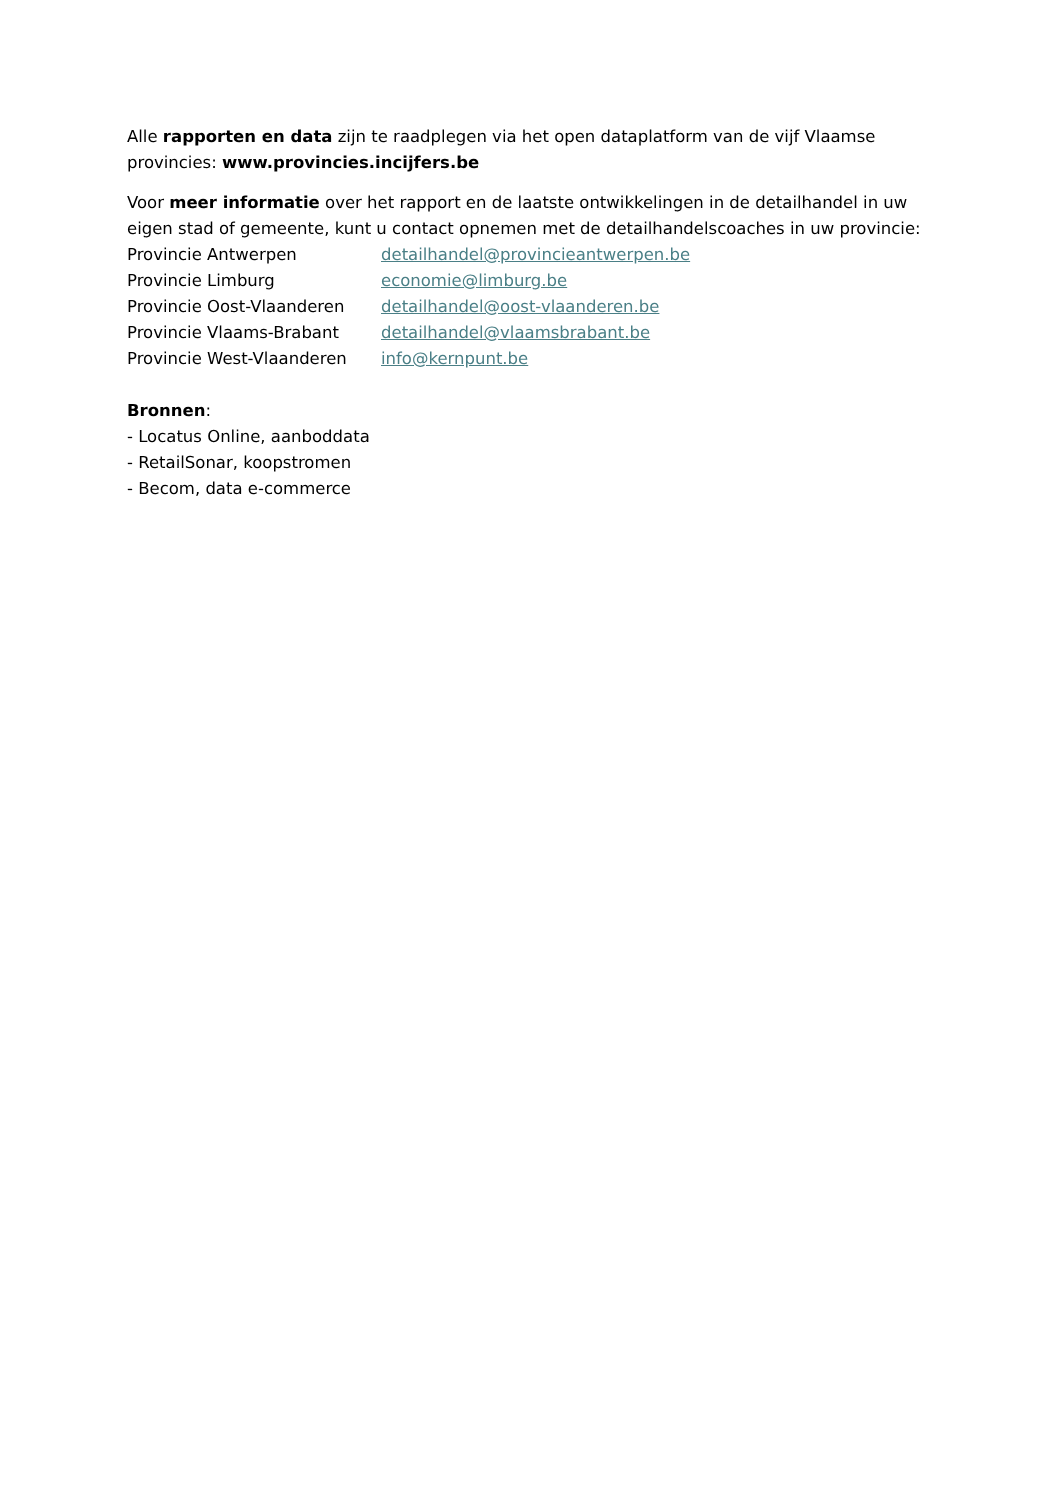Alle rapporten en data zijn te raadplegen via het open dataplatform van de vijf Vlaamse provincies: www.provincies.incijfers.be
Voor meer informatie over het rapport en de laatste ontwikkelingen in de detailhandel in uw eigen stad of gemeente, kunt u contact opnemen met de detailhandelscoaches in uw provincie:
Provincie Antwerpen detailhandel@provincieantwerpen.be
Provincie Limburg economie@limburg.be
Provincie Oost-Vlaanderen detailhandel@oost-vlaanderen.be
Provincie Vlaams-Brabant detailhandel@vlaamsbrabant.be
Provincie West-Vlaanderen info@kernpunt.be
Bronnen:
- Locatus Online, aanboddata
- RetailSonar, koopstromen
- Becom, data e-commerce